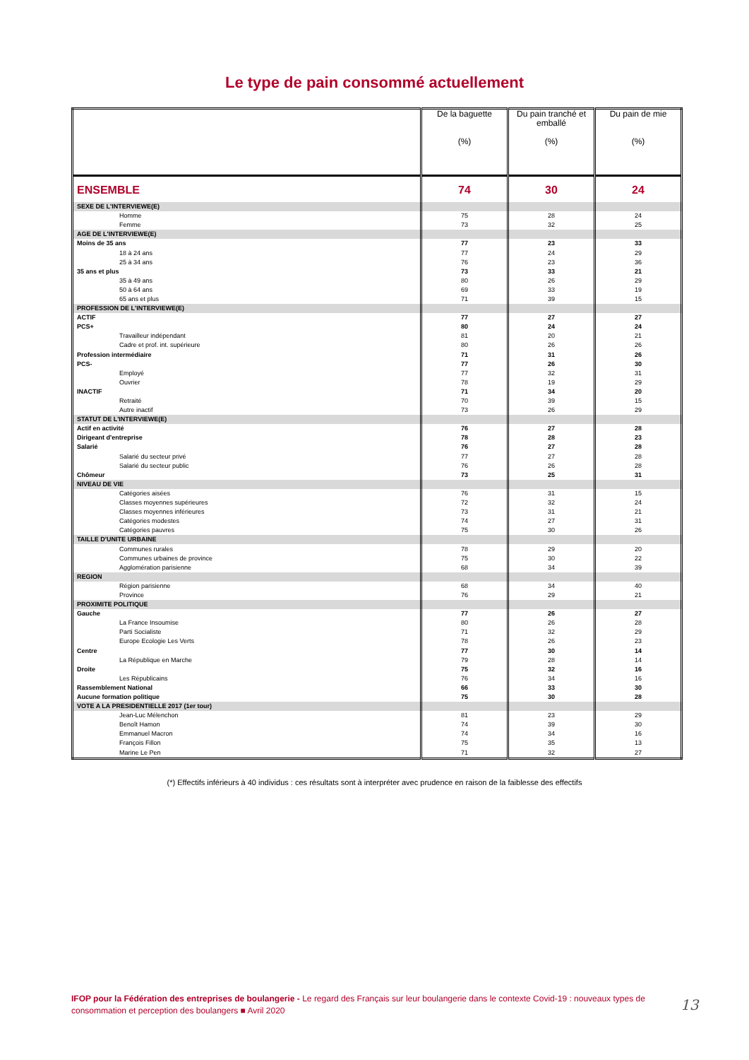Le type de pain consommé actuellement
| | De la baguette (%) | Du pain tranché et emballé (%) | Du pain de mie (%) |
| --- | --- | --- | --- |
| ENSEMBLE | 74 | 30 | 24 |
| SEXE DE L'INTERVIEWE(E) | | | |
| Homme | 75 | 28 | 24 |
| Femme | 73 | 32 | 25 |
| AGE DE L'INTERVIEWE(E) | | | |
| Moins de 35 ans | 77 | 23 | 33 |
| 18 à 24 ans | 77 | 24 | 29 |
| 25 à 34 ans | 76 | 23 | 36 |
| 35 ans et plus | 73 | 33 | 21 |
| 35 à 49 ans | 80 | 26 | 29 |
| 50 à 64 ans | 69 | 33 | 19 |
| 65 ans et plus | 71 | 39 | 15 |
| PROFESSION DE L'INTERVIEWE(E) | | | |
| ACTIF | 77 | 27 | 27 |
| PCS+ | 80 | 24 | 24 |
| Travailleur indépendant | 81 | 20 | 21 |
| Cadre et prof. int. supérieure | 80 | 26 | 26 |
| Profession intermédiaire | 71 | 31 | 26 |
| PCS- | 77 | 26 | 30 |
| Employé | 77 | 32 | 31 |
| Ouvrier | 78 | 19 | 29 |
| INACTIF | 71 | 34 | 20 |
| Retraité | 70 | 39 | 15 |
| Autre inactif | 73 | 26 | 29 |
| STATUT DE L'INTERVIEWE(E) | | | |
| Actif en activité | 76 | 27 | 28 |
| Dirigeant d'entreprise | 78 | 28 | 23 |
| Salarié | 76 | 27 | 28 |
| Salarié du secteur privé | 77 | 27 | 28 |
| Salarié du secteur public | 76 | 26 | 28 |
| Chômeur | 73 | 25 | 31 |
| NIVEAU DE VIE | | | |
| Catégories aisées | 76 | 31 | 15 |
| Classes moyennes supérieures | 72 | 32 | 24 |
| Classes moyennes inférieures | 73 | 31 | 21 |
| Catégories modestes | 74 | 27 | 31 |
| Catégories pauvres | 75 | 30 | 26 |
| TAILLE D'UNITE URBAINE | | | |
| Communes rurales | 78 | 29 | 20 |
| Communes urbaines de province | 75 | 30 | 22 |
| Agglomération parisienne | 68 | 34 | 39 |
| REGION | | | |
| Région parisienne | 68 | 34 | 40 |
| Province | 76 | 29 | 21 |
| PROXIMITE POLITIQUE | | | |
| Gauche | 77 | 26 | 27 |
| La France Insoumise | 80 | 26 | 28 |
| Parti Socialiste | 71 | 32 | 29 |
| Europe Ecologie Les Verts | 78 | 26 | 23 |
| Centre | 77 | 30 | 14 |
| La République en Marche | 79 | 28 | 14 |
| Droite | 75 | 32 | 16 |
| Les Républicains | 76 | 34 | 16 |
| Rassemblement National | 66 | 33 | 30 |
| Aucune formation politique | 75 | 30 | 28 |
| VOTE A LA PRESIDENTIELLE 2017 (1er tour) | | | |
| Jean-Luc Mélenchon | 81 | 23 | 29 |
| Benoît Hamon | 74 | 39 | 30 |
| Emmanuel Macron | 74 | 34 | 16 |
| François Fillon | 75 | 35 | 13 |
| Marine Le Pen | 71 | 32 | 27 |
(*) Effectifs inférieurs à 40 individus : ces résultats sont à interpréter avec prudence en raison de la faiblesse des effectifs
IFOP pour la Fédération des entreprises de boulangerie - Le regard des Français sur leur boulangerie dans le contexte Covid-19 : nouveaux types de consommation et perception des boulangers ■ Avril 2020
13